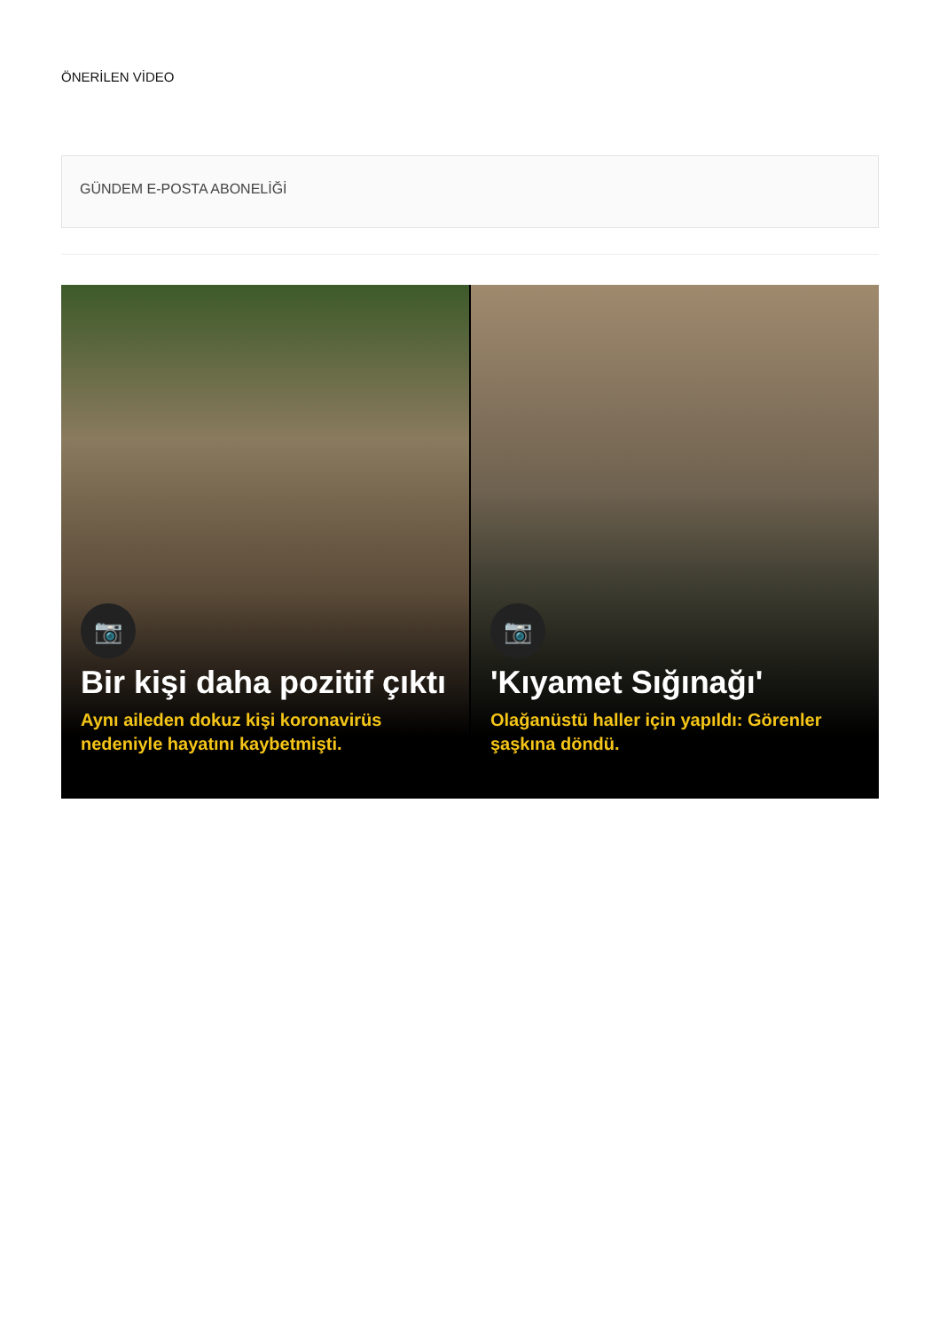ÖNERİLEN VİDEO
GÜNDEM E-POSTA ABONELİĞİ
📷
Bir kişi daha pozitif çıktı
Aynı aileden dokuz kişi koronavirüs nedeniyle hayatını kaybetmişti.
📷
'Kıyamet Sığınağı'
Olağanüstü haller için yapıldı: Görenler şaşkına döndü.